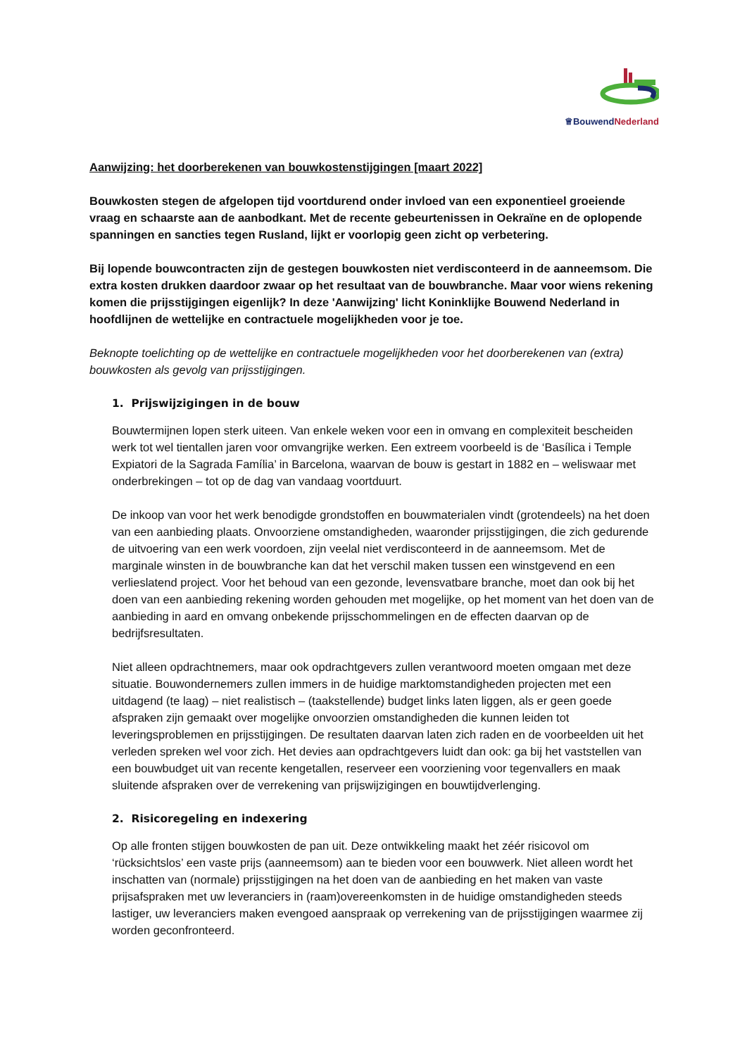♕BouwendNederland
Aanwijzing: het doorberekenen van bouwkostenstijgingen [maart 2022]
Bouwkosten stegen de afgelopen tijd voortdurend onder invloed van een exponentieel groeiende vraag en schaarste aan de aanbodkant. Met de recente gebeurtenissen in Oekraïne en de oplopende spanningen en sancties tegen Rusland, lijkt er voorlopig geen zicht op verbetering.
Bij lopende bouwcontracten zijn de gestegen bouwkosten niet verdisconteerd in de aanneemsom. Die extra kosten drukken daardoor zwaar op het resultaat van de bouwbranche. Maar voor wiens rekening komen die prijsstijgingen eigenlijk? In deze 'Aanwijzing' licht Koninklijke Bouwend Nederland in hoofdlijnen de wettelijke en contractuele mogelijkheden voor je toe.
Beknopte toelichting op de wettelijke en contractuele mogelijkheden voor het doorberekenen van (extra) bouwkosten als gevolg van prijsstijgingen.
1. Prijswijzigingen in de bouw
Bouwtermijnen lopen sterk uiteen. Van enkele weken voor een in omvang en complexiteit bescheiden werk tot wel tientallen jaren voor omvangrijke werken. Een extreem voorbeeld is de ‘Basílica i Temple Expiatori de la Sagrada Família’ in Barcelona, waarvan de bouw is gestart in 1882 en – weliswaar met onderbrekingen – tot op de dag van vandaag voortduurt.
De inkoop van voor het werk benodigde grondstoffen en bouwmaterialen vindt (grotendeels) na het doen van een aanbieding plaats. Onvoorziene omstandigheden, waaronder prijsstijgingen, die zich gedurende de uitvoering van een werk voordoen, zijn veelal niet verdisconteerd in de aanneemsom. Met de marginale winsten in de bouwbranche kan dat het verschil maken tussen een winstgevend en een verlieslatend project. Voor het behoud van een gezonde, levensvatbare branche, moet dan ook bij het doen van een aanbieding rekening worden gehouden met mogelijke, op het moment van het doen van de aanbieding in aard en omvang onbekende prijsschommelingen en de effecten daarvan op de bedrijfsresultaten.
Niet alleen opdrachtnemers, maar ook opdrachtgevers zullen verantwoord moeten omgaan met deze situatie. Bouwondernemers zullen immers in de huidige marktomstandigheden projecten met een uitdagend (te laag) – niet realistisch – (taakstellende) budget links laten liggen, als er geen goede afspraken zijn gemaakt over mogelijke onvoorzien omstandigheden die kunnen leiden tot leveringsproblemen en prijsstijgingen. De resultaten daarvan laten zich raden en de voorbeelden uit het verleden spreken wel voor zich. Het devies aan opdrachtgevers luidt dan ook: ga bij het vaststellen van een bouwbudget uit van recente kengetallen, reserveer een voorziening voor tegenvallers en maak sluitende afspraken over de verrekening van prijswijzigingen en bouwtijdverlenging.
2. Risicoregeling en indexering
Op alle fronten stijgen bouwkosten de pan uit. Deze ontwikkeling maakt het zéér risicovol om ‘rücksichtslos’ een vaste prijs (aanneemsom) aan te bieden voor een bouwwerk. Niet alleen wordt het inschatten van (normale) prijsstijgingen na het doen van de aanbieding en het maken van vaste prijsafspraken met uw leveranciers in (raam)overeenkomsten in de huidige omstandigheden steeds lastiger, uw leveranciers maken evengoed aanspraak op verrekening van de prijsstijgingen waarmee zij worden geconfronteerd.